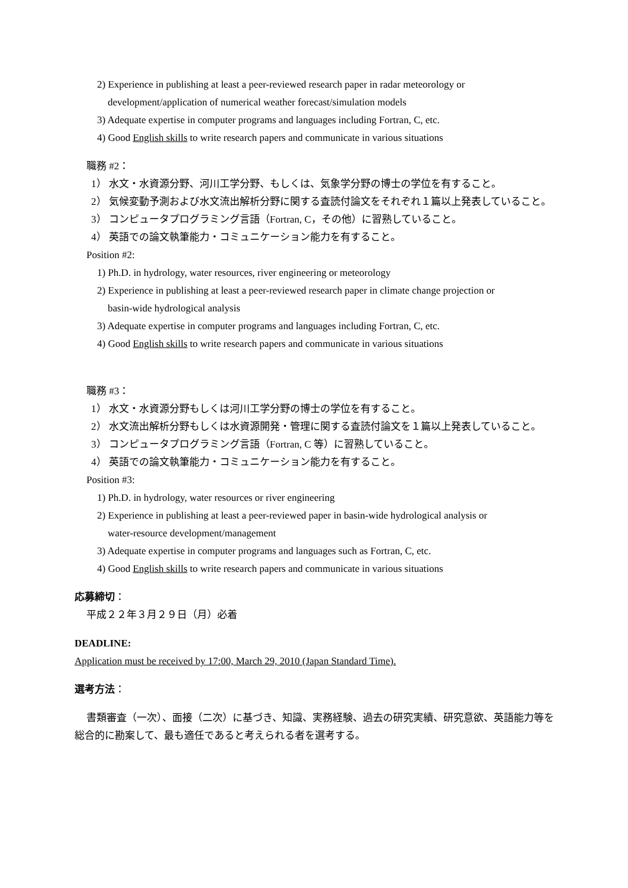2) Experience in publishing at least a peer-reviewed research paper in radar meteorology or
development/application of numerical weather forecast/simulation models
3) Adequate expertise in computer programs and languages including Fortran, C, etc.
4) Good English skills to write research papers and communicate in various situations
職務 #2：
1） 水文・水資源分野、河川工学分野、もしくは、気象学分野の博士の学位を有すること。
2） 気候変動予測および水文流出解析分野に関する査読付論文をそれぞれ１篇以上発表していること。
3） コンピュータプログラミング言語（Fortran, C，その他）に習熟していること。
4） 英語での論文執筆能力・コミュニケーション能力を有すること。
Position #2:
1) Ph.D. in hydrology, water resources, river engineering or meteorology
2) Experience in publishing at least a peer-reviewed research paper in climate change projection or
basin-wide hydrological analysis
3) Adequate expertise in computer programs and languages including Fortran, C, etc.
4) Good English skills to write research papers and communicate in various situations
職務 #3：
1） 水文・水資源分野もしくは河川工学分野の博士の学位を有すること。
2） 水文流出解析分野もしくは水資源開発・管理に関する査読付論文を１篇以上発表していること。
3） コンピュータプログラミング言語（Fortran, C 等）に習熟していること。
4） 英語での論文執筆能力・コミュニケーション能力を有すること。
Position #3:
1) Ph.D. in hydrology, water resources or river engineering
2) Experience in publishing at least a peer-reviewed paper in basin-wide hydrological analysis or
water-resource development/management
3) Adequate expertise in computer programs and languages such as Fortran, C, etc.
4) Good English skills to write research papers and communicate in various situations
応募締切：
平成２２年３月２９日（月）必着
DEADLINE:
Application must be received by 17:00, March 29, 2010 (Japan Standard Time).
選考方法：
書類審査（一次）、面接（二次）に基づき、知識、実務経験、過去の研究実績、研究意欲、英語能力等を総合的に勘案して、最も適任であると考えられる者を選考する。